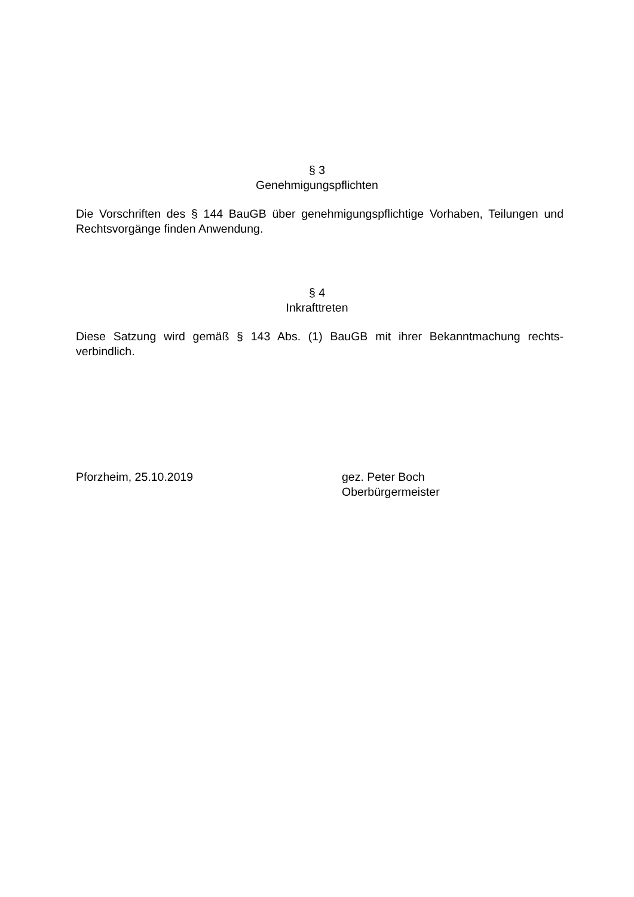§ 3
Genehmigungspflichten
Die Vorschriften des § 144 BauGB über genehmigungspflichtige Vorhaben, Teilungen und Rechtsvorgänge finden Anwendung.
§ 4
Inkrafttreten
Diese Satzung wird gemäß § 143 Abs. (1) BauGB mit ihrer Bekanntmachung rechts-verbindlich.
Pforzheim, 25.10.2019 gez. Peter Boch
Oberbürgermeister